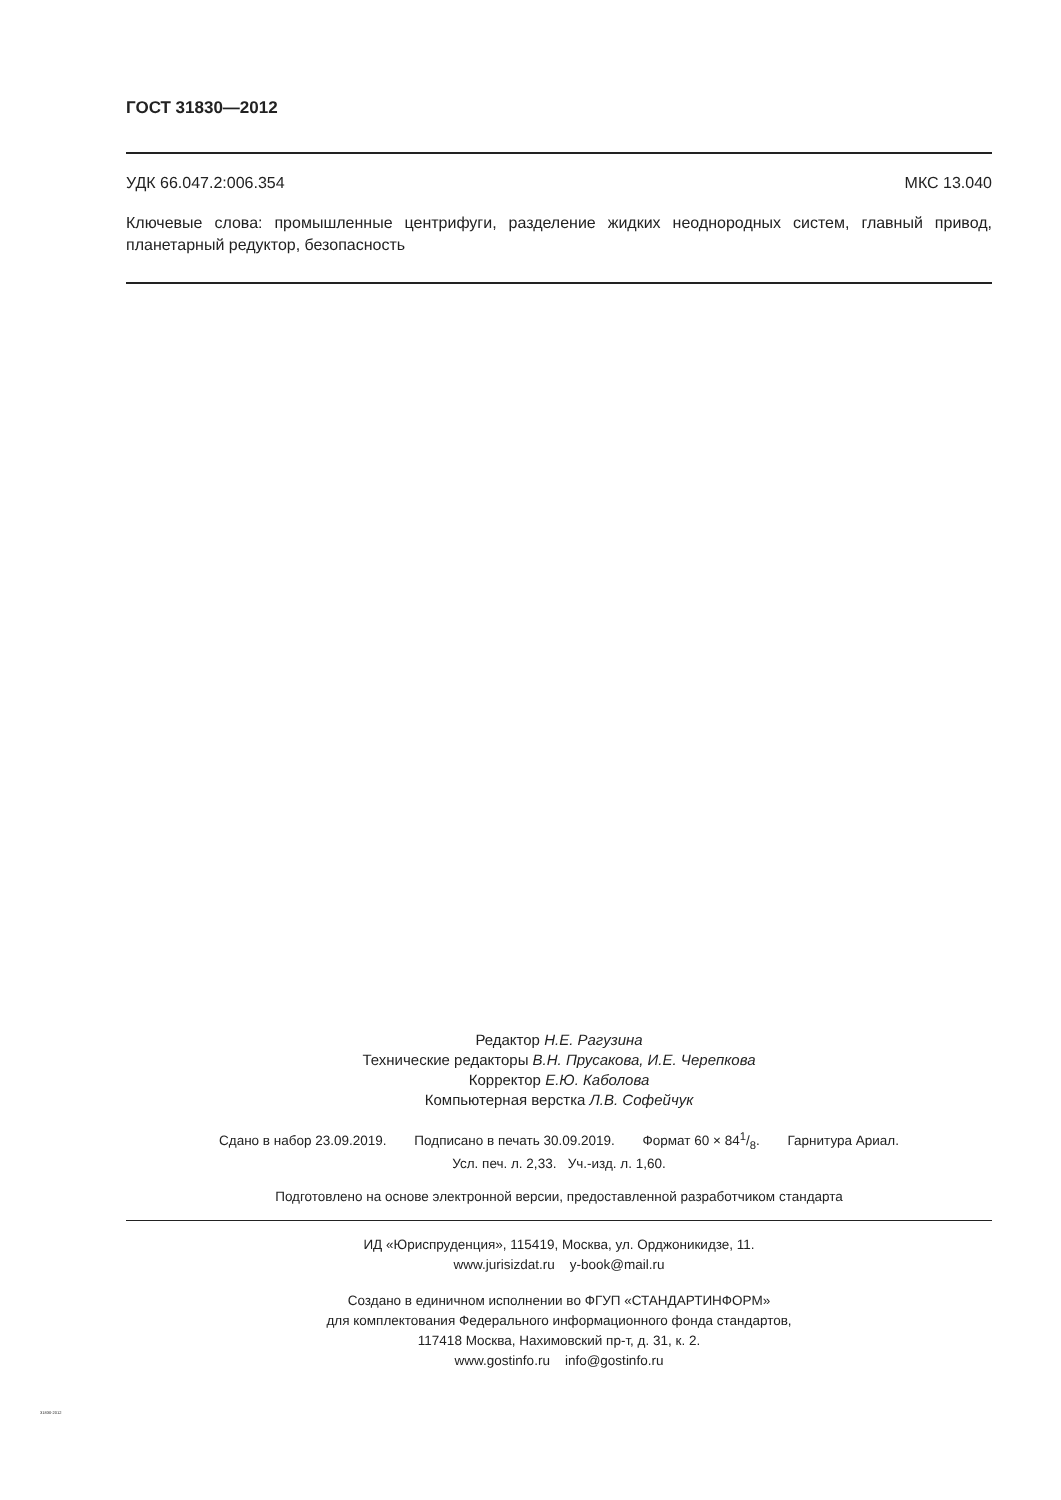ГОСТ 31830—2012
УДК 66.047.2:006.354 МКС 13.040
Ключевые слова: промышленные центрифуги, разделение жидких неоднородных систем, главный привод, планетарный редуктор, безопасность
Редактор Н.Е. Рагузина
Технические редакторы В.Н. Прусакова, И.Е. Черепкова
Корректор Е.Ю. Каболова
Компьютерная верстка Л.В. Софейчук
Сдано в набор 23.09.2019. Подписано в печать 30.09.2019. Формат 60 × 841/8. Гарнитура Ариал.
Усл. печ. л. 2,33. Уч.-изд. л. 1,60.
Подготовлено на основе электронной версии, предоставленной разработчиком стандарта
ИД «Юриспруденция», 115419, Москва, ул. Орджоникидзе, 11.
www.jurisizdat.ru y-book@mail.ru
Создано в единичном исполнении во ФГУП «СТАНДАРТИНФОРМ»
для комплектования Федерального информационного фонда стандартов,
117418 Москва, Нахимовский пр-т, д. 31, к. 2.
www.gostinfo.ru info@gostinfo.ru
31830-2012